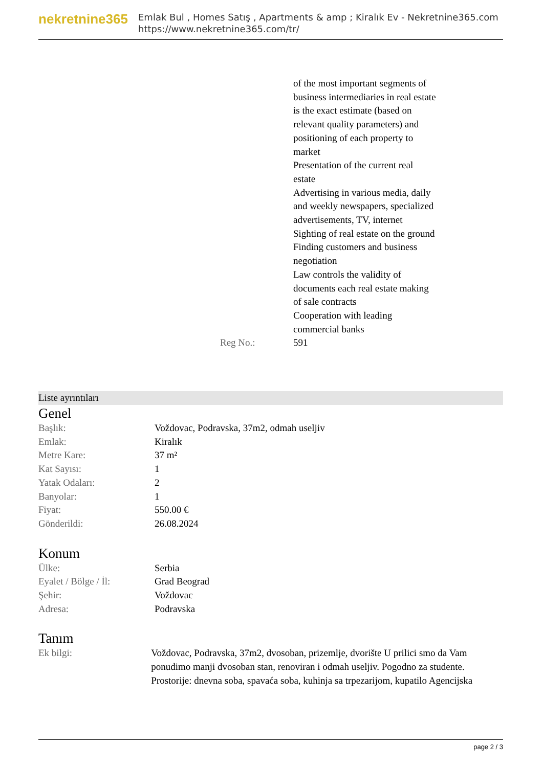nekretnine365
Emlak Bul , Homes Satış , Apartments & amp ; Kiralık Ev - Nekretnine365.com
https://www.nekretnine365.com/tr/
| | of the most important segments of business intermediaries in real estate is the exact estimate (based on relevant quality parameters) and positioning of each property to market Presentation of the current real estate Advertising in various media, daily and weekly newspapers, specialized advertisements, TV, internet Sighting of real estate on the ground Finding customers and business negotiation Law controls the validity of documents each real estate making of sale contracts Cooperation with leading commercial banks |
| Reg No.: | 591 |
Liste ayrıntıları
Genel
| Başlık: | Voždovac, Podravska, 37m2, odmah useljiv |
| Emlak: | Kiralık |
| Metre Kare: | 37 m² |
| Kat Sayısı: | 1 |
| Yatak Odaları: | 2 |
| Banyolar: | 1 |
| Fiyat: | 550.00 € |
| Gönderildi: | 26.08.2024 |
Konum
| Ülke: | Serbia |
| Eyalet / Bölge / İl: | Grad Beograd |
| Şehir: | Voždovac |
| Adresa: | Podravska |
Tanım
| Ek bilgi: | Voždovac, Podravska, 37m2, dvosoban, prizemlje, dvorište U prilici smo da Vam ponudimo manji dvosoban stan, renoviran i odmah useljiv. Pogodno za studente. Prostorije: dnevna soba, spavaća soba, kuhinja sa trpezarijom, kupatilo Agencijska |
page 2 / 3